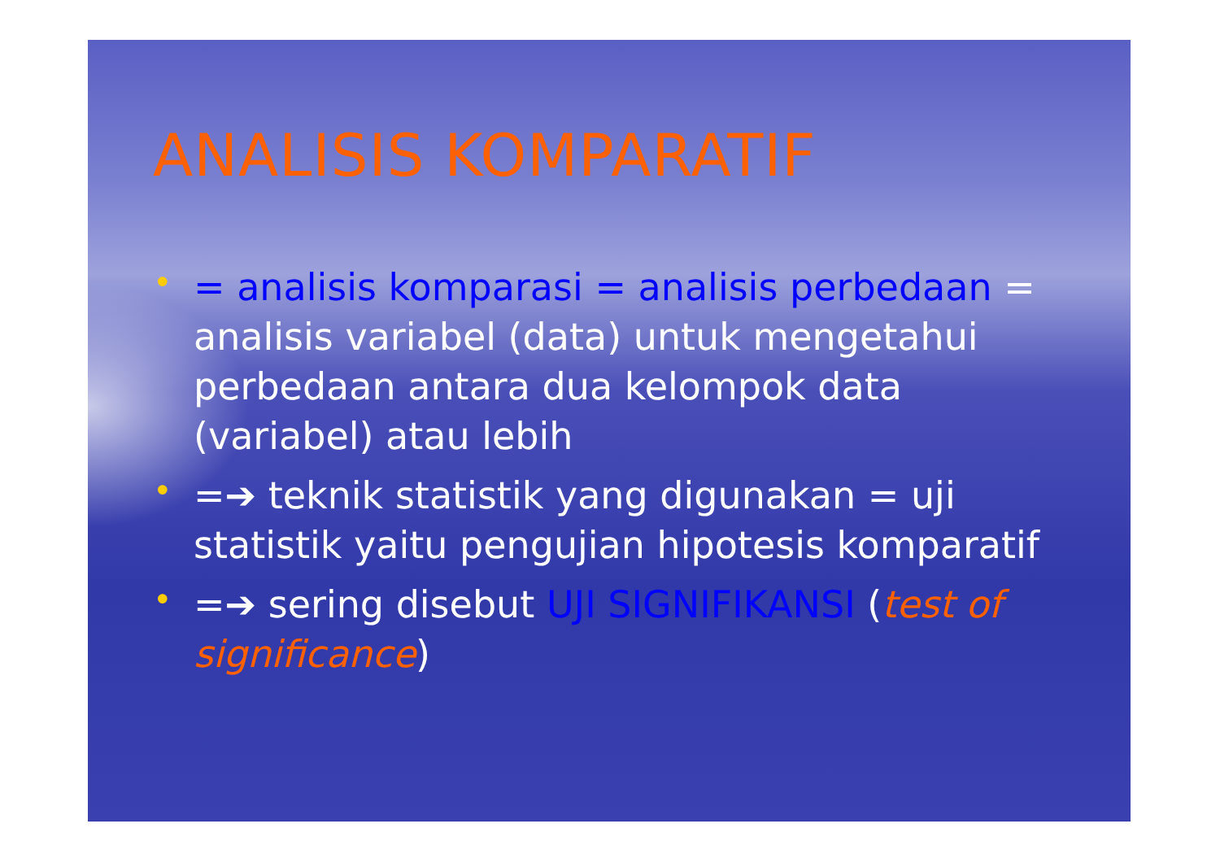ANALISIS KOMPARATIF
• = analisis komparasi = analisis perbedaan = analisis variabel (data) untuk mengetahui perbedaan antara dua kelompok data (variabel) atau lebih
• =➔ teknik statistik yang digunakan = uji statistik yaitu pengujian hipotesis komparatif
• =➔ sering disebut UJI SIGNIFIKANSI (test of significance)